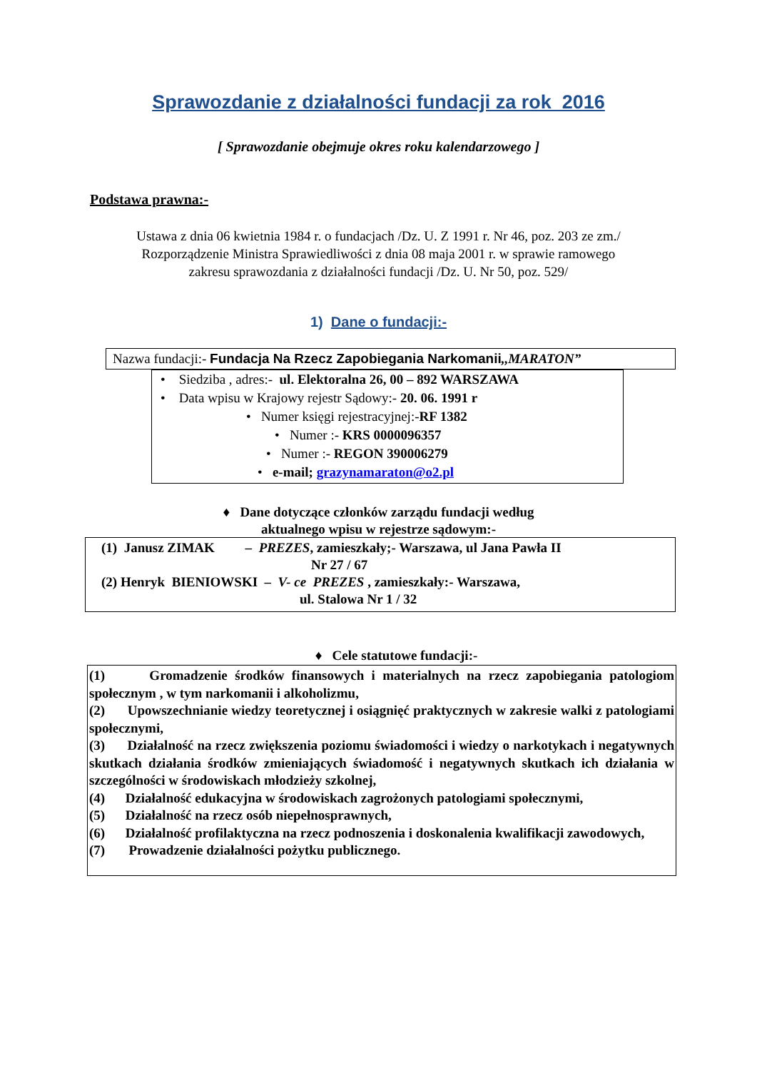Sprawozdanie z działalności fundacji za rok 2016
[ Sprawozdanie obejmuje okres roku kalendarzowego ]
Podstawa prawna:-
Ustawa z dnia 06 kwietnia 1984 r. o fundacjach /Dz. U. Z 1991 r. Nr 46, poz. 203 ze zm./
Rozporządzenie Ministra Sprawiedliwości z dnia 08 maja 2001 r. w sprawie ramowego
zakresu sprawozdania z działalności fundacji /Dz. U. Nr 50, poz. 529/
1) Dane o fundacji:-
Nazwa fundacji:- Fundacja Na Rzecz Zapobiegania Narkomanii,,MARATON”
• Siedziba , adres:- ul. Elektoralna 26, 00 – 892 WARSZAWA
• Data wpisu w Krajowy rejestr Sądowy:- 20. 06. 1991 r
• Numer księgi rejestracyjnej:-RF 1382
• Numer :- KRS 0000096357
• Numer :- REGON 390006279
• e-mail; grazynamaraton@o2.pl
♦ Dane dotyczące członków zarządu fundacji według
aktualnego wpisu w rejestrze sądowym:-
(1) Janusz ZIMAK – PREZES, zamieszkały;- Warszawa, ul Jana Pawła II
Nr 27 / 67
(2) Henryk BIENIOWSKI – V- ce PREZES , zamieszkały:- Warszawa,
ul. Stalowa Nr 1 / 32
♦ Cele statutowe fundacji:-
(1) Gromadzenie środków finansowych i materialnych na rzecz zapobiegania patologiom społecznym , w tym narkomanii i alkoholizmu,
(2) Upowszechnianie wiedzy teoretycznej i osiągnięć praktycznych w zakresie walki z patologiami społecznymi,
(3) Działalność na rzecz zwiększenia poziomu świadomości i wiedzy o narkotykach i negatywnych skutkach działania środków zmieniających świadomość i negatywnych skutkach ich działania w szczególności w środowiskach młodzieży szkolnej,
(4) Działalność edukacyjna w środowiskach zagrożonych patologiami społecznymi,
(5) Działalność na rzecz osób niepełnosprawnych,
(6) Działalność profilaktyczna na rzecz podnoszenia i doskonalenia kwalifikacji zawodowych,
(7) Prowadzenie działalności pożytku publicznego.